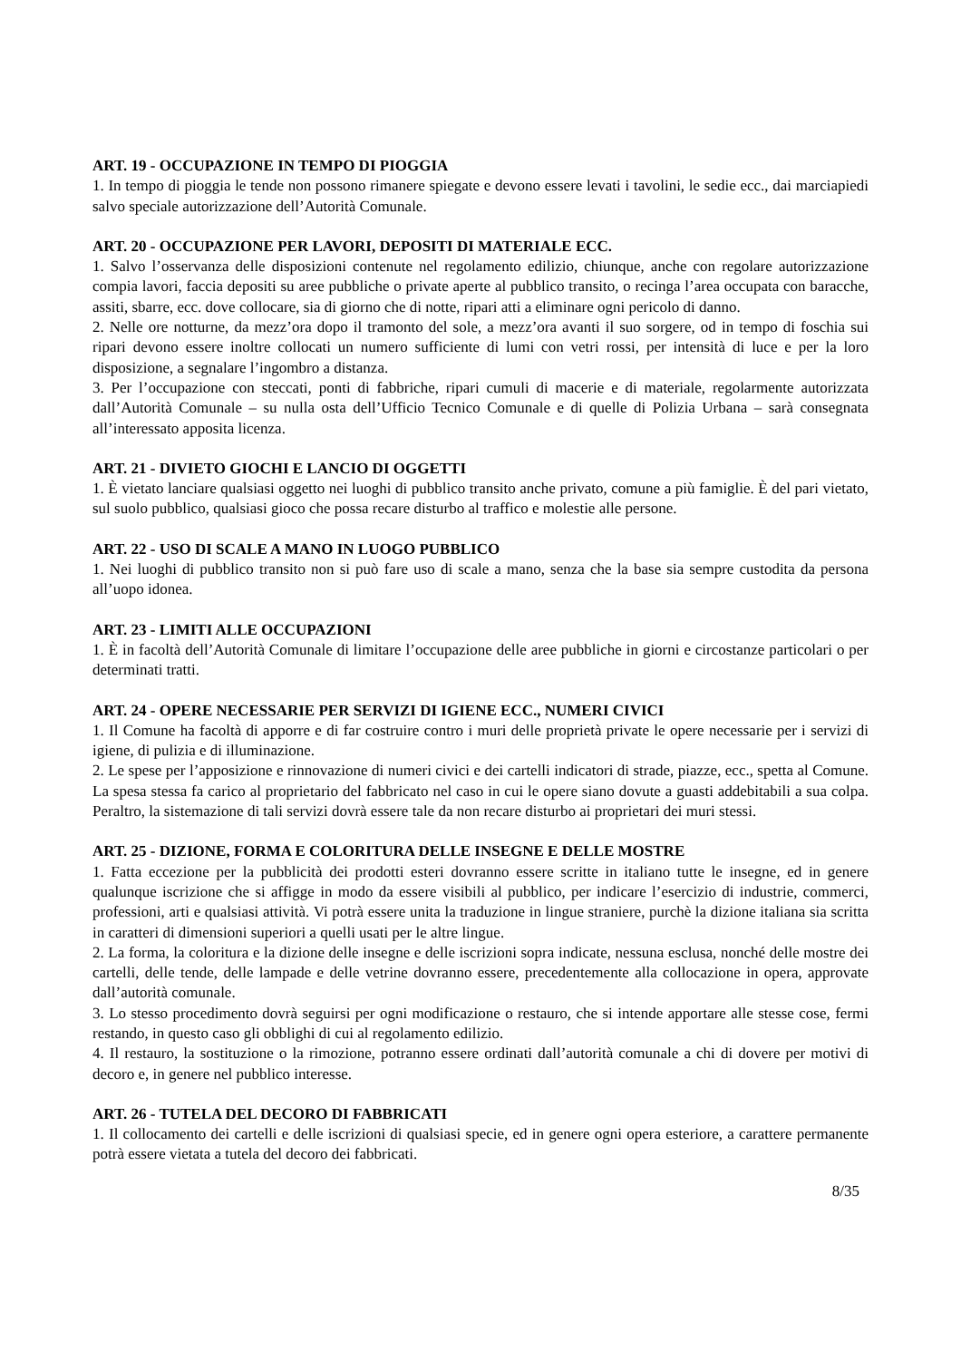ART. 19 - OCCUPAZIONE IN TEMPO DI PIOGGIA
1. In tempo di pioggia le tende non possono rimanere spiegate e devono essere levati i tavolini, le sedie ecc., dai marciapiedi salvo speciale autorizzazione dell’Autorità Comunale.
ART. 20 - OCCUPAZIONE PER LAVORI, DEPOSITI DI MATERIALE ECC.
1. Salvo l’osservanza delle disposizioni contenute nel regolamento edilizio, chiunque, anche con regolare autorizzazione compia lavori, faccia depositi su aree pubbliche o private aperte al pubblico transito, o recinga l’area occupata con baracche, assiti, sbarre, ecc. dove collocare, sia di giorno che di notte, ripari atti a eliminare ogni pericolo di danno.
2. Nelle ore notturne, da mezz’ora dopo il tramonto del sole, a mezz’ora avanti il suo sorgere, od in tempo di foschia sui ripari devono essere inoltre collocati un numero sufficiente di lumi con vetri rossi, per intensità di luce e per la loro disposizione, a segnalare l’ingombro a distanza.
3. Per l’occupazione con steccati, ponti di fabbriche, ripari cumuli di macerie e di materiale, regolarmente autorizzata dall’Autorità Comunale – su nulla osta dell’Ufficio Tecnico Comunale e di quelle di Polizia Urbana – sarà consegnata all’interessato apposita licenza.
ART. 21 - DIVIETO GIOCHI E LANCIO DI OGGETTI
1. È vietato lanciare qualsiasi oggetto nei luoghi di pubblico transito anche privato, comune a più famiglie. È del pari vietato, sul suolo pubblico, qualsiasi gioco che possa recare disturbo al traffico e molestie alle persone.
ART. 22 - USO DI SCALE A MANO IN LUOGO PUBBLICO
1. Nei luoghi di pubblico transito non si può fare uso di scale a mano, senza che la base sia sempre custodita da persona all’uopo idonea.
ART. 23 - LIMITI ALLE OCCUPAZIONI
1. È in facoltà dell’Autorità Comunale di limitare l’occupazione delle aree pubbliche in giorni e circostanze particolari o per determinati tratti.
ART. 24 - OPERE NECESSARIE PER SERVIZI DI IGIENE ECC., NUMERI CIVICI
1. Il Comune ha facoltà di apporre e di far costruire contro i muri delle proprietà private le opere necessarie per i servizi di igiene, di pulizia e di illuminazione.
2. Le spese per l’apposizione e rinnovazione di numeri civici e dei cartelli indicatori di strade, piazze, ecc., spetta al Comune. La spesa stessa fa carico al proprietario del fabbricato nel caso in cui le opere siano dovute a guasti addebitabili a sua colpa. Peraltro, la sistemazione di tali servizi dovrà essere tale da non recare disturbo ai proprietari dei muri stessi.
ART. 25 - DIZIONE, FORMA E COLORITURA DELLE INSEGNE E DELLE MOSTRE
1. Fatta eccezione per la pubblicità dei prodotti esteri dovranno essere scritte in italiano tutte le insegne, ed in genere qualunque iscrizione che si affigge in modo da essere visibili al pubblico, per indicare l’esercizio di industrie, commerci, professioni, arti e qualsiasi attività. Vi potrà essere unita la traduzione in lingue straniere, purchè la dizione italiana sia scritta in caratteri di dimensioni superiori a quelli usati per le altre lingue.
2. La forma, la coloritura e la dizione delle insegne e delle iscrizioni sopra indicate, nessuna esclusa, nonché delle mostre dei cartelli, delle tende, delle lampade e delle vetrine dovranno essere, precedentemente alla collocazione in opera, approvate dall’autorità comunale.
3. Lo stesso procedimento dovrà seguirsi per ogni modificazione o restauro, che si intende apportare alle stesse cose, fermi restando, in questo caso gli obblighi di cui al regolamento edilizio.
4. Il restauro, la sostituzione o la rimozione, potranno essere ordinati dall’autorità comunale a chi di dovere per motivi di decoro e, in genere nel pubblico interesse.
ART. 26 - TUTELA DEL DECORO DI FABBRICATI
1. Il collocamento dei cartelli e delle iscrizioni di qualsiasi specie, ed in genere ogni opera esteriore, a carattere permanente potrà essere vietata a tutela del decoro dei fabbricati.
8/35